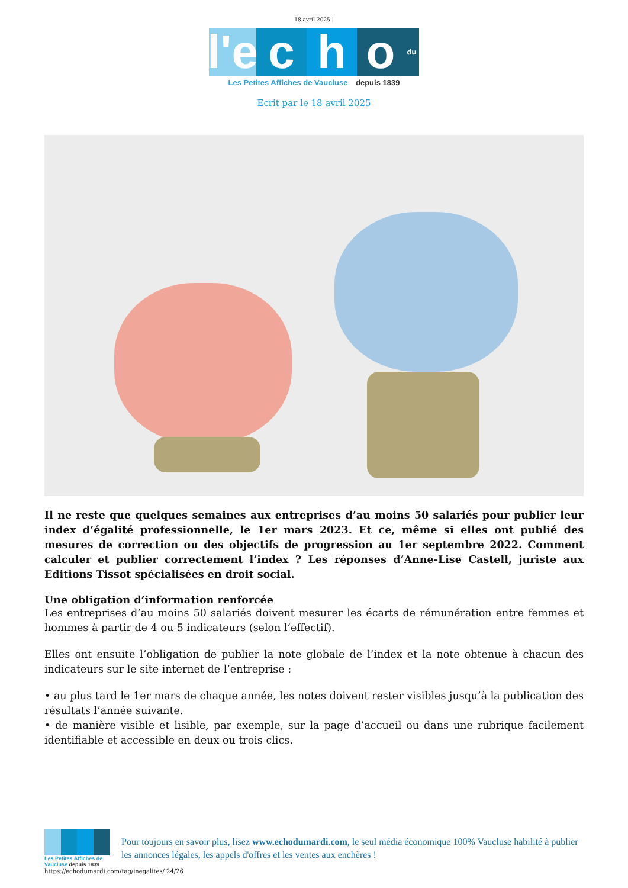18 avril 2025 |
l'e
c
h
o
du
Les Petites Affiches de Vaucluse depuis 1839
Ecrit par le 18 avril 2025
Il ne reste que quelques semaines aux entreprises d’au moins 50 salariés pour publier leur index d’égalité professionnelle, le 1er mars 2023. Et ce, même si elles ont publié des mesures de correction ou des objectifs de progression au 1er septembre 2022. Comment calculer et publier correctement l’index ? Les réponses d’Anne-Lise Castell, juriste aux Editions Tissot spécialisées en droit social.
Une obligation d’information renforcée
Les entreprises d’au moins 50 salariés doivent mesurer les écarts de rémunération entre femmes et hommes à partir de 4 ou 5 indicateurs (selon l’effectif).
Elles ont ensuite l’obligation de publier la note globale de l’index et la note obtenue à chacun des indicateurs sur le site internet de l’entreprise :
• au plus tard le 1er mars de chaque année, les notes doivent rester visibles jusqu’à la publication des résultats l’année suivante.
• de manière visible et lisible, par exemple, sur la page d’accueil ou dans une rubrique facilement identifiable et accessible en deux ou trois clics.
Les Petites Affiches de Vaucluse depuis 1839
Pour toujours en savoir plus, lisez www.echodumardi.com, le seul média économique 100% Vaucluse habilité à publier les annonces légales, les appels d'offres et les ventes aux enchères !
https://echodumardi.com/tag/inegalites/ 24/26